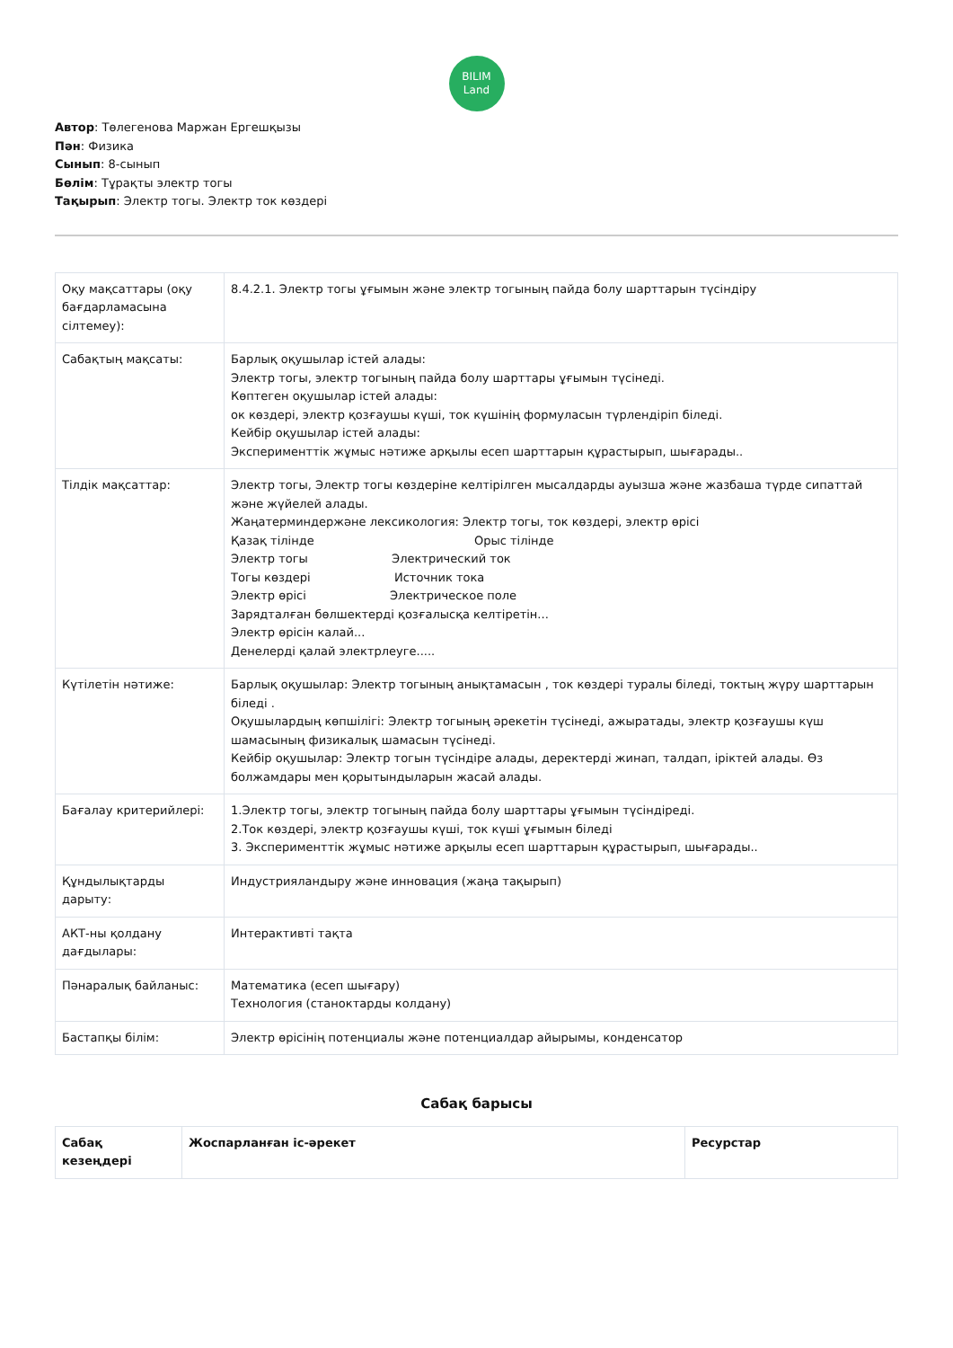BILIM
Land
Автор: Төлегенова Маржан Ергешқызы
Пән: Физика
Сынып: 8-сынып
Бөлім: Тұрақты электр тогы
Тақырып: Электр тогы. Электр ток көздері
| Оқу мақсаттары (оқу бағдарламасына сілтемеу): | 8.4.2.1. Электр тогы ұғымын және электр тогының пайда болу шарттарын түсіндіру |
| Сабақтың мақсаты: | Барлық оқушылар істей алады: Электр тогы, электр тогының пайда болу шарттары ұғымын түсінеді. Көптеген оқушылар істей алады: ок көздері, электр қозғаушы күші, ток күшінің формуласын түрлендіріп біледі. Кейбір оқушылар істей алады: Эксперименттік жұмыс нәтиже арқылы есеп шарттарын құрастырып, шығарады.. |
| Тілдік мақсаттар: | Электр тогы, Электр тогы көздеріне келтірілген мысалдарды ауызша және жазбаша түрде сипаттай және жүйелей алады. Жаңатерминдержәне лексикология: Электр тогы, ток көздері, электр өрісі Қазақ тілінде Орыс тілінде Электр тогы Электрический ток Тогы көздері Источник тока Электр өрісі Электрическое поле Зарядталған бөлшектерді қозғалысқа келтіретін... Электр өрісін калай... Денелерді қалай электрлеуге..... |
| Күтілетін нәтиже: | Барлық оқушылар: Электр тогының анықтамасын , ток көздері туралы біледі, токтың жүру шарттарын біледі . Оқушылардың көпшілігі: Электр тогының әрекетін түсінеді, ажыратады, электр қозғаушы күш шамасының физикалық шамасын түсінеді. Кейбір оқушылар: Электр тогын түсіндіре алады, деректерді жинап, талдап, іріктей алады. Өз болжамдары мен қорытындыларын жасай алады. |
| Бағалау критерийлері: | 1.Электр тогы, электр тогының пайда болу шарттары ұғымын түсіндіреді. 2.Ток көздері, электр қозғаушы күші, ток күші ұғымын біледі 3. Эксперименттік жұмыс нәтиже арқылы есеп шарттарын құрастырып, шығарады.. |
| Құндылықтарды дарыту: | Индустрияландыру және инновация (жаңа тақырып) |
| АКТ-ны қолдану дағдылары: | Интерактивті тақта |
| Пәнаралық байланыс: | Математика (есеп шығару) Технология (станоктарды колдану) |
| Бастапқы білім: | Электр өрісінің потенциалы және потенциалдар айырымы, конденсатор |
Сабақ барысы
| Сабақ кезеңдері | Жоспарланған іс-әрекет | Ресурстар |
| --- | --- | --- |